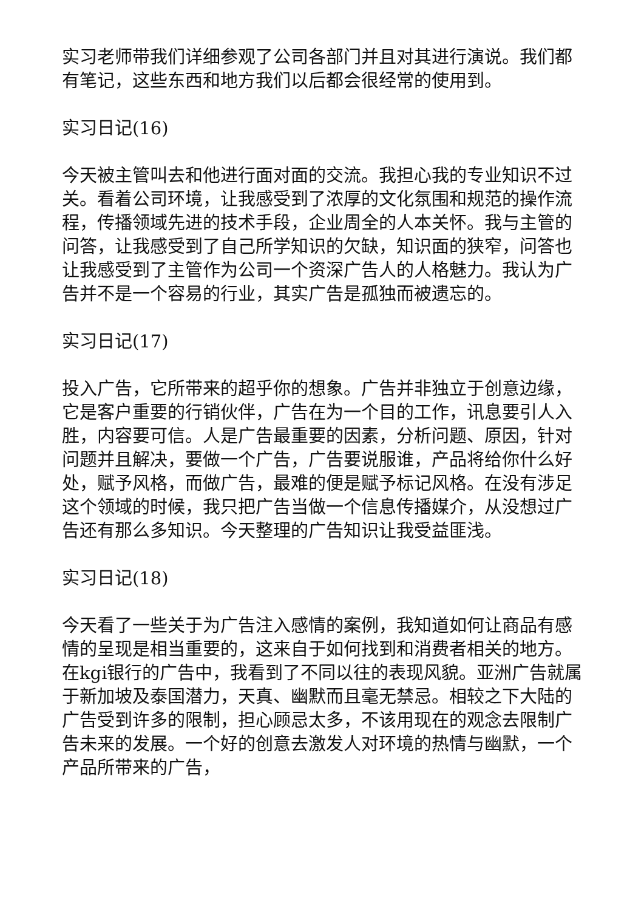实习老师带我们详细参观了公司各部门并且对其进行演说。我们都有笔记，这些东西和地方我们以后都会很经常的使用到。
实习日记(16)
今天被主管叫去和他进行面对面的交流。我担心我的专业知识不过关。看着公司环境，让我感受到了浓厚的文化氛围和规范的操作流程，传播领域先进的技术手段，企业周全的人本关怀。我与主管的问答，让我感受到了自己所学知识的欠缺，知识面的狭窄，问答也让我感受到了主管作为公司一个资深广告人的人格魅力。我认为广告并不是一个容易的行业，其实广告是孤独而被遗忘的。
实习日记(17)
投入广告，它所带来的超乎你的想象。广告并非独立于创意边缘，它是客户重要的行销伙伴，广告在为一个目的工作，讯息要引人入胜，内容要可信。人是广告最重要的因素，分析问题、原因，针对问题并且解决，要做一个广告，广告要说服谁，产品将给你什么好处，赋予风格，而做广告，最难的便是赋予标记风格。在没有涉足这个领域的时候，我只把广告当做一个信息传播媒介，从没想过广告还有那么多知识。今天整理的广告知识让我受益匪浅。
实习日记(18)
今天看了一些关于为广告注入感情的案例，我知道如何让商品有感情的呈现是相当重要的，这来自于如何找到和消费者相关的地方。在kgi银行的广告中，我看到了不同以往的表现风貌。亚洲广告就属于新加坡及泰国潜力，天真、幽默而且毫无禁忌。相较之下大陆的广告受到许多的限制，担心顾忌太多，不该用现在的观念去限制广告未来的发展。一个好的创意去激发人对环境的热情与幽默，一个产品所带来的广告，